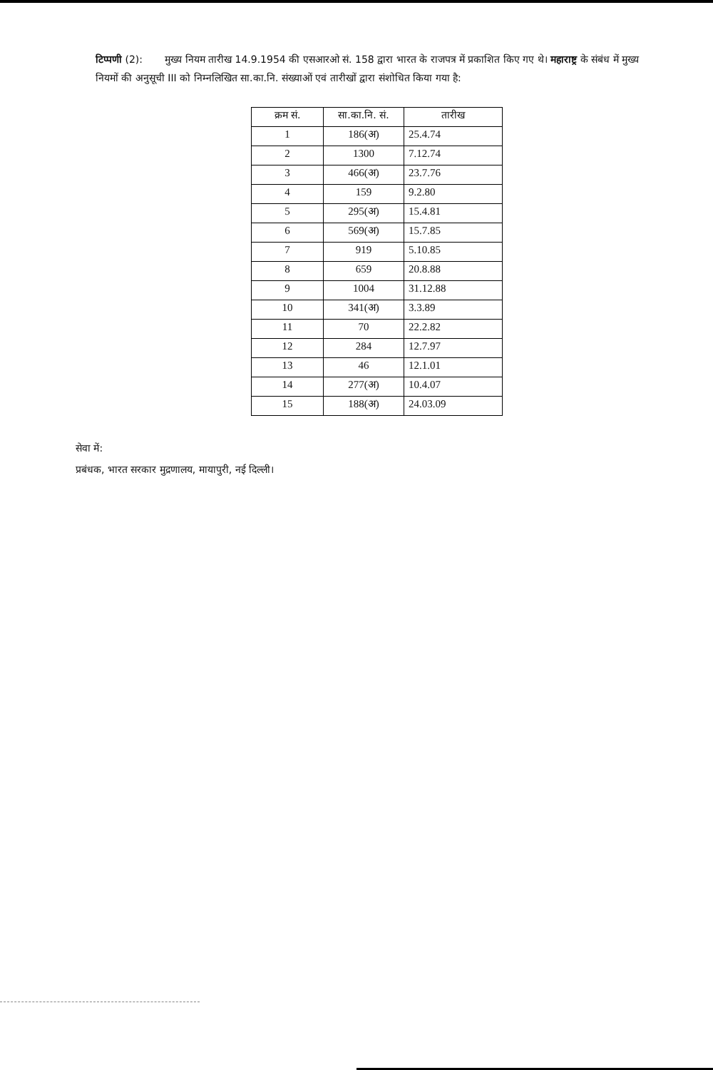टिप्पणी (2): मुख्य नियम तारीख 14.9.1954 की एसआरओ सं. 158 द्वारा भारत के राजपत्र में प्रकाशित किए गए थे। महाराष्ट्र के संबंध में मुख्य नियमों की अनुसूची III को निम्नलिखित सा.का.नि. संख्याओं एवं तारीखों द्वारा संशोधित किया गया है:
| क्रम सं. | सा.का.नि. सं. | तारीख |
| --- | --- | --- |
| 1 | 186(अ) | 25.4.74 |
| 2 | 1300 | 7.12.74 |
| 3 | 466(अ) | 23.7.76 |
| 4 | 159 | 9.2.80 |
| 5 | 295(अ) | 15.4.81 |
| 6 | 569(अ) | 15.7.85 |
| 7 | 919 | 5.10.85 |
| 8 | 659 | 20.8.88 |
| 9 | 1004 | 31.12.88 |
| 10 | 341(अ) | 3.3.89 |
| 11 | 70 | 22.2.82 |
| 12 | 284 | 12.7.97 |
| 13 | 46 | 12.1.01 |
| 14 | 277(अ) | 10.4.07 |
| 15 | 188(अ) | 24.03.09 |
सेवा में:
प्रबंधक, भारत सरकार मुद्रणालय, मायापुरी, नई दिल्ली।